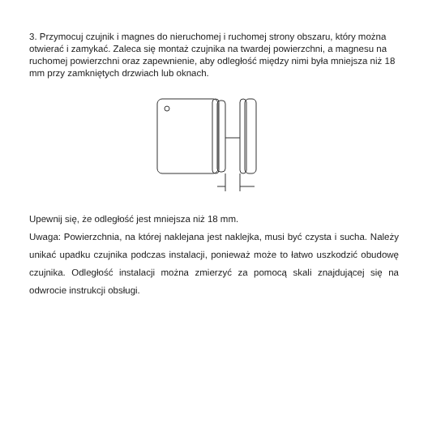3. Przymocuj czujnik i magnes do nieruchomej i ruchomej strony obszaru, który można otwierać i zamykać. Zaleca się montaż czujnika na twardej powierzchni, a magnesu na ruchomej powierzchni oraz zapewnienie, aby odległość między nimi była mniejsza niż 18 mm przy zamkniętych drzwiach lub oknach.
Upewnij się, że odległość jest mniejsza niż 18 mm.
Uwaga: Powierzchnia, na której naklejana jest naklejka, musi być czysta i sucha. Należy unikać upadku czujnika podczas instalacji, ponieważ może to łatwo uszkodzić obudowę czujnika. Odległość instalacji można zmierzyć za pomocą skali znajdującej się na odwrocie instrukcji obsługi.